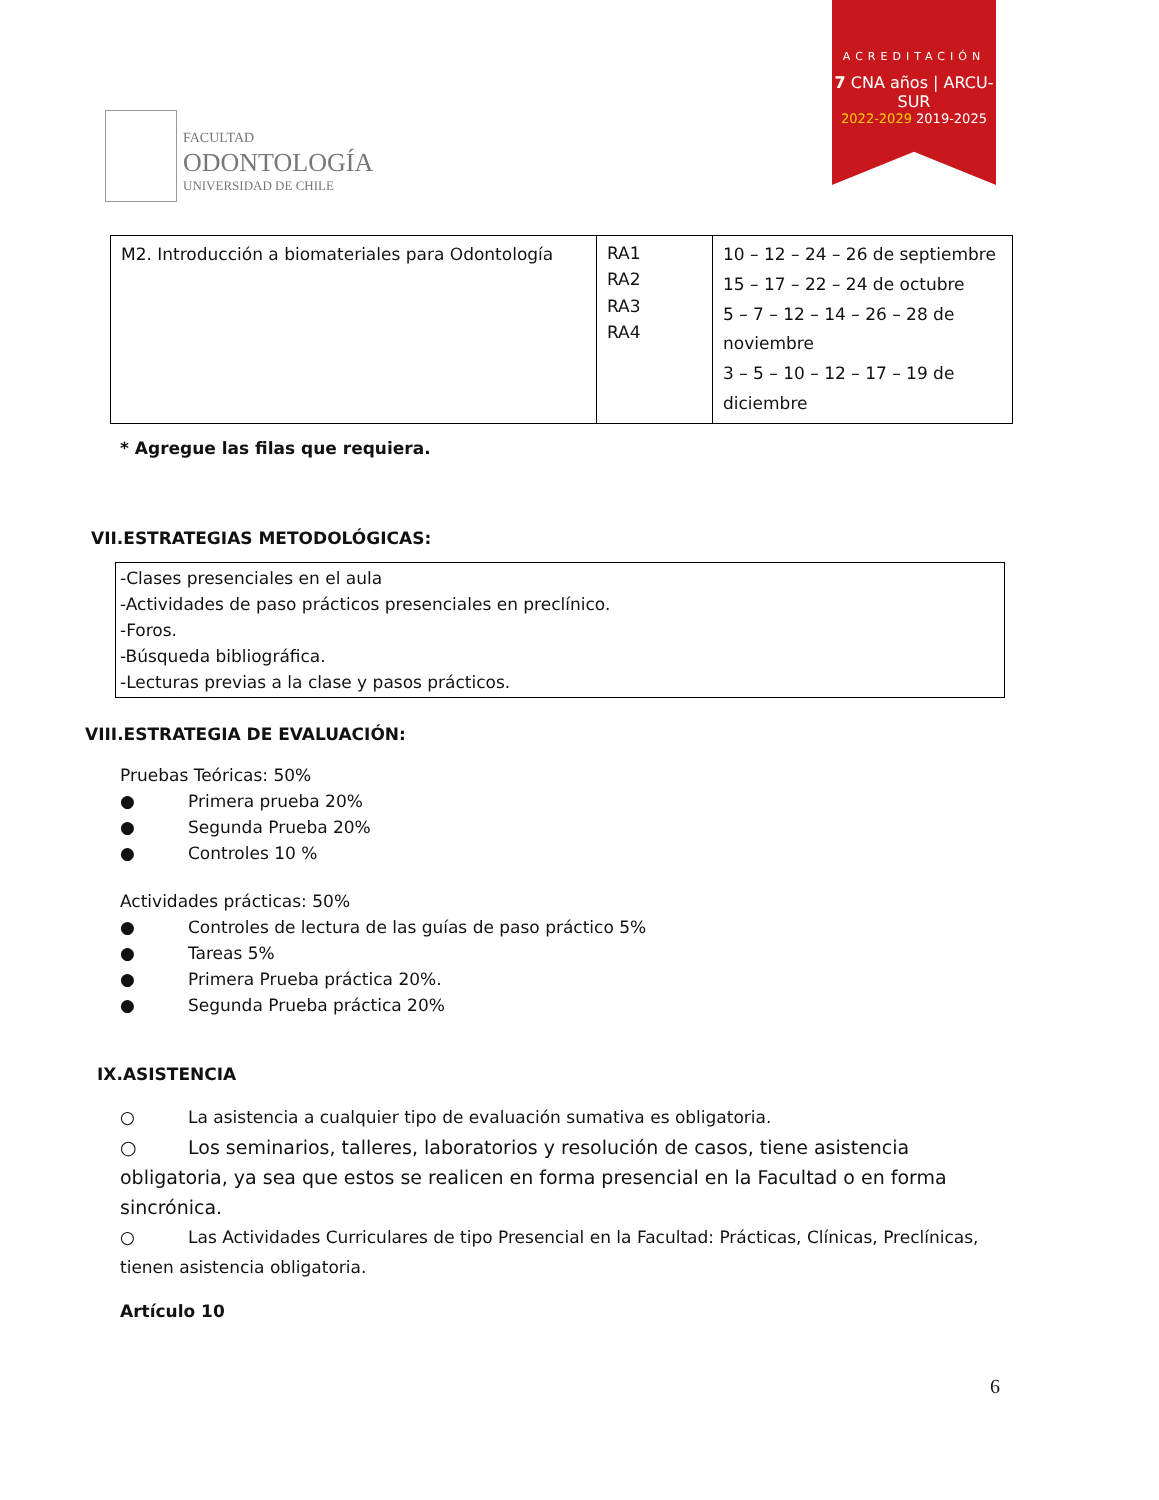FACULTAD
ODONTOLOGÍA
UNIVERSIDAD DE CHILE
ACREDITACIÓN
7 CNA años | ARCU-SUR
2022-2029 2019-2025
| M2. Introducción a biomateriales para Odontología | RA1 RA2 RA3 RA4 | 10 – 12 – 24 – 26 de septiembre 15 – 17 – 22 – 24 de octubre 5 – 7 – 12 – 14 – 26 – 28 de noviembre 3 – 5 – 10 – 12 – 17 – 19 de diciembre |
* Agregue las filas que requiera.
VII.ESTRATEGIAS METODOLÓGICAS:
-Clases presenciales en el aula
-Actividades de paso prácticos presenciales en preclínico.
-Foros.
-Búsqueda bibliográfica.
-Lecturas previas a la clase y pasos prácticos.
VIII.ESTRATEGIA DE EVALUACIÓN:
Pruebas Teóricas: 50%
● Primera prueba 20%
● Segunda Prueba 20%
● Controles 10 %
Actividades prácticas: 50%
● Controles de lectura de las guías de paso práctico 5%
● Tareas 5%
● Primera Prueba práctica 20%.
● Segunda Prueba práctica 20%
IX.ASISTENCIA
○ La asistencia a cualquier tipo de evaluación sumativa es obligatoria.
○ Los seminarios, talleres, laboratorios y resolución de casos, tiene asistencia obligatoria, ya sea que estos se realicen en forma presencial en la Facultad o en forma sincrónica.
○ Las Actividades Curriculares de tipo Presencial en la Facultad: Prácticas, Clínicas, Preclínicas, tienen asistencia obligatoria.
Artículo 10
6